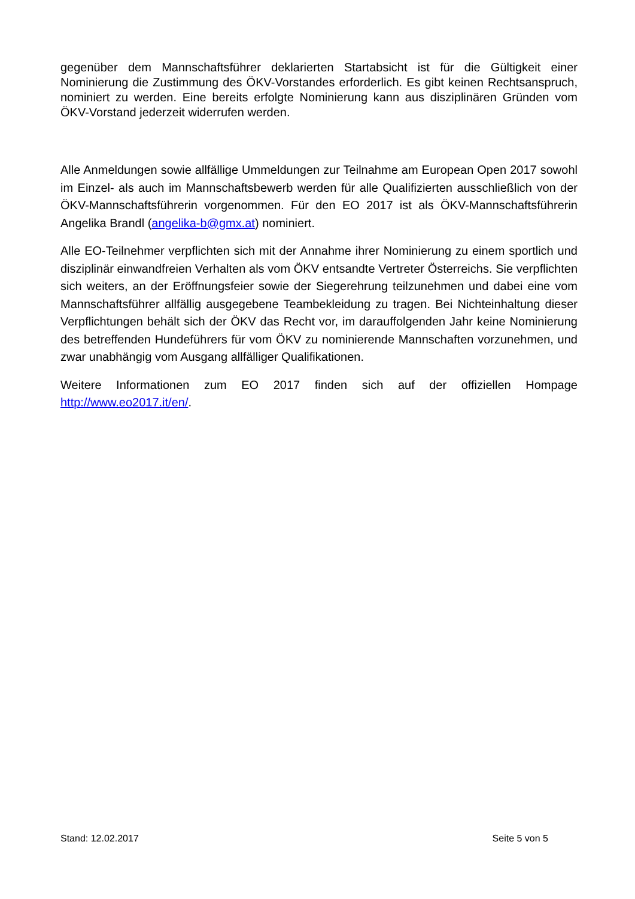gegenüber dem Mannschaftsführer deklarierten Startabsicht ist für die Gültigkeit einer Nominierung die Zustimmung des ÖKV-Vorstandes erforderlich. Es gibt keinen Rechts­anspruch, nominiert zu werden. Eine bereits erfolgte Nominierung kann aus disziplinären Gründen vom ÖKV-Vorstand jederzeit widerrufen werden.
Alle Anmeldungen sowie allfällige Ummeldungen zur Teilnahme am European Open 2017 sowohl im Einzel- als auch im Mannschaftsbewerb werden für alle Qualifizierten aus­schließlich von der ÖKV-Mannschaftsführerin vorgenommen. Für den EO 2017 ist als ÖKV-Mannschaftsführerin Angelika Brandl (angelika-b@gmx.at) nominiert.
Alle EO-Teilnehmer verpflichten sich mit der Annahme ihrer Nominierung zu einem sportlich und disziplinär einwandfreien Verhalten als vom ÖKV entsandte Vertreter Österreichs. Sie verpflichten sich weiters, an der Eröffnungsfeier sowie der Siegerehrung teilzunehmen und dabei eine vom Mannschaftsführer allfällig ausgegebene Teambekleidung zu tragen. Bei Nichteinhaltung dieser Verpflichtungen behält sich der ÖKV das Recht vor, im darauffol­genden Jahr keine Nominierung des betreffenden Hundeführers für vom ÖKV zu nomi­nierende Mannschaften vorzunehmen, und zwar unabhängig vom Ausgang allfälliger Qua­lifikationen.
Weitere Informationen zum EO 2017 finden sich auf der offiziellen Hompage http://www.eo2017.it/en/.
Stand: 12.02.2017 Seite 5 von 5